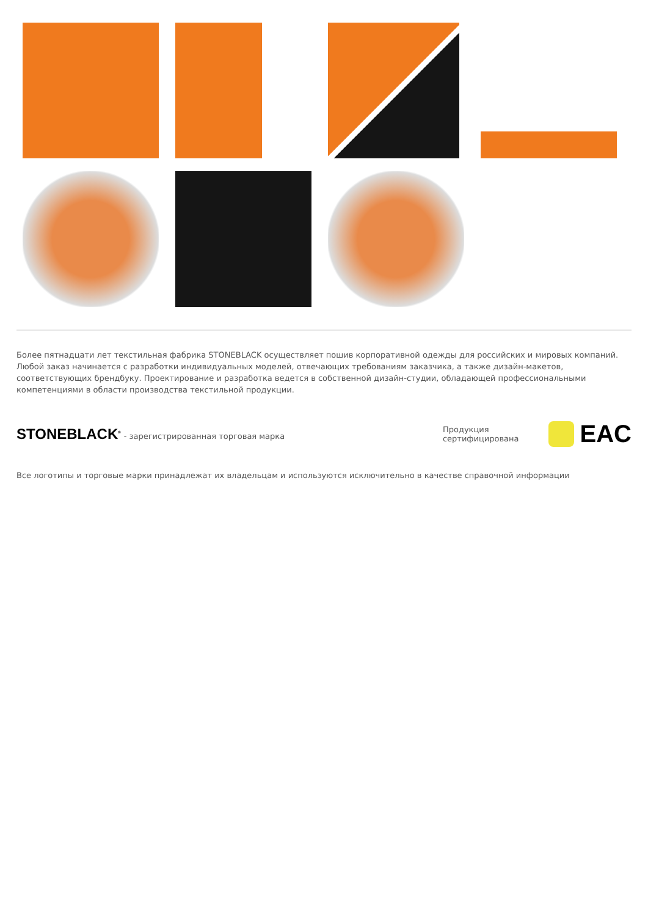Более пятнадцати лет текстильная фабрика STONEBLACK осуществляет пошив корпоративной одежды для российских и мировых компаний. Любой заказ начинается с разработки индивидуальных моделей, отвечающих требованиям заказчика, а также дизайн-макетов, соответствующих брендбуку. Проектирование и разработка ведется в собственной дизайн-студии, обладающей профессиональными компетенциями в области производства текстильной продукции.
STONEBLACK<sup>®</sup> - зарегистрированная торговая марка
Продукция
сертифицирована
EAC
Все логотипы и торговые марки принадлежат их владельцам и используются исключительно в качестве справочной информации